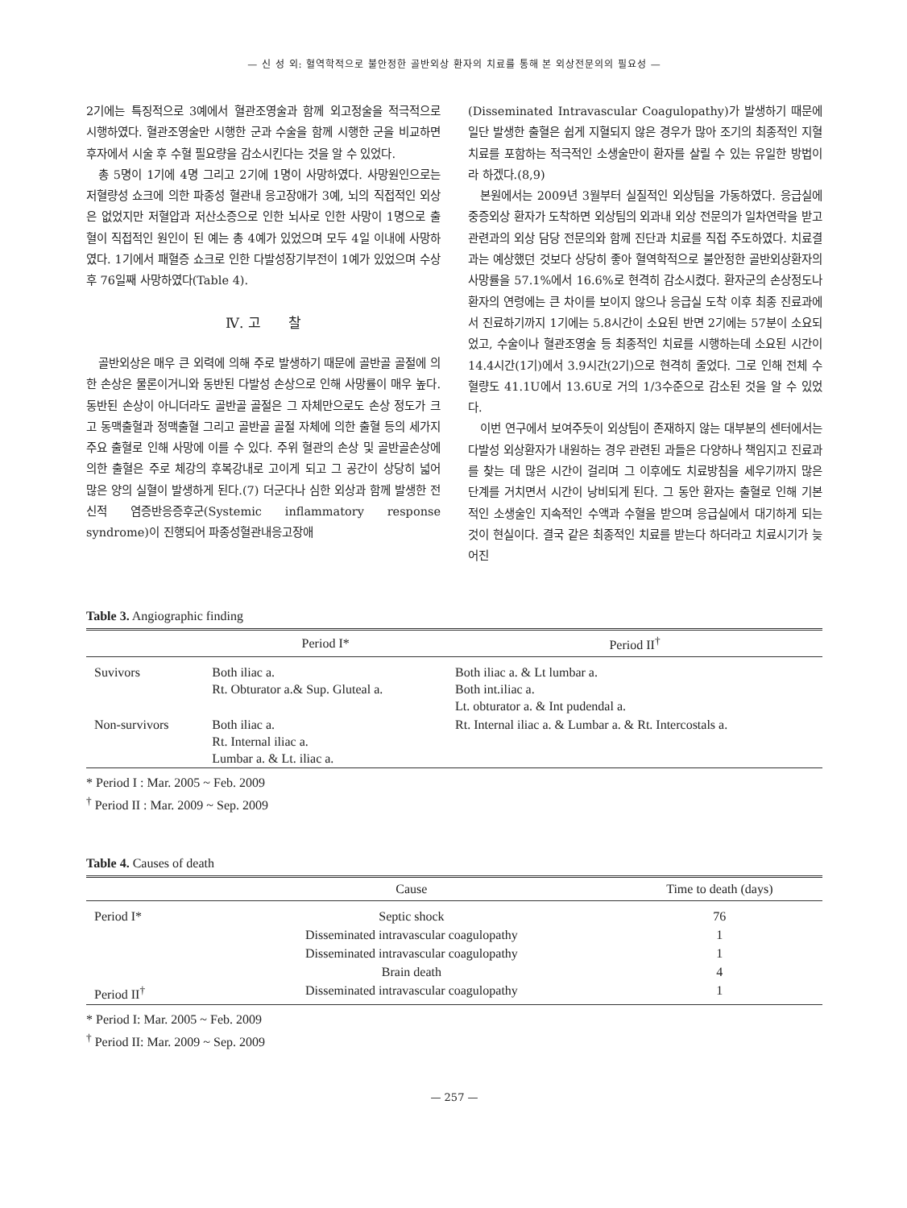— 신 성 외: 혈역학적으로 불안정한 골반외상 환자의 치료를 통해 본 외상전문의의 필요성 —
2기에는 특징적으로 3예에서 혈관조영술과 함께 외고정술을 적극적으로 시행하였다. 혈관조영술만 시행한 군과 수술을 함께 시행한 군을 비교하면 후자에서 시술 후 수혈 필요량을 감소시킨다는 것을 알 수 있었다.
총 5명이 1기에 4명 그리고 2기에 1명이 사망하였다. 사망원인으로는 저혈량성 쇼크에 의한 파종성 혈관내 응고장애가 3예, 뇌의 직접적인 외상은 없었지만 저혈압과 저산소증으로 인한 뇌사로 인한 사망이 1명으로 출혈이 직접적인 원인이 된 예는 총 4예가 있었으며 모두 4일 이내에 사망하였다. 1기에서 패혈증 쇼크로 인한 다발성장기부전이 1예가 있었으며 수상 후 76일째 사망하였다(Table 4).
Ⅳ. 고　　찰
골반외상은 매우 큰 외력에 의해 주로 발생하기 때문에 골반골 골절에 의한 손상은 물론이거니와 동반된 다발성 손상으로 인해 사망률이 매우 높다. 동반된 손상이 아니더라도 골반골 골절은 그 자체만으로도 손상 정도가 크고 동맥출혈과 정맥출혈 그리고 골반골 골절 자체에 의한 출혈 등의 세가지 주요 출혈로 인해 사망에 이를 수 있다. 주위 혈관의 손상 및 골반골손상에 의한 출혈은 주로 체강의 후복강내로 고이게 되고 그 공간이 상당히 넓어 많은 양의 실혈이 발생하게 된다.(7) 더군다나 심한 외상과 함께 발생한 전신적 염증반응증후군(Systemic inflammatory response syndrome)이 진행되어 파종성혈관내응고장애
(Disseminated Intravascular Coagulopathy)가 발생하기 때문에 일단 발생한 출혈은 쉽게 지혈되지 않은 경우가 많아 조기의 최종적인 지혈 치료를 포함하는 적극적인 소생술만이 환자를 살릴 수 있는 유일한 방법이라 하겠다.(8,9)
본원에서는 2009년 3월부터 실질적인 외상팀을 가동하였다. 응급실에 중증외상 환자가 도착하면 외상팀의 외과내 외상 전문의가 일차연락을 받고 관련과의 외상 담당 전문의와 함께 진단과 치료를 직접 주도하였다. 치료결과는 예상했던 것보다 상당히 좋아 혈역학적으로 불안정한 골반외상환자의 사망률을 57.1%에서 16.6%로 현격히 감소시켰다. 환자군의 손상정도나 환자의 연령에는 큰 차이를 보이지 않으나 응급실 도착 이후 최종 진료과에서 진료하기까지 1기에는 5.8시간이 소요된 반면 2기에는 57분이 소요되었고, 수술이나 혈관조영술 등 최종적인 치료를 시행하는데 소요된 시간이 14.4시간(1기)에서 3.9시간(2기)으로 현격히 줄었다. 그로 인해 전체 수혈량도 41.1U에서 13.6U로 거의 1/3수준으로 감소된 것을 알 수 있었다.
이번 연구에서 보여주듯이 외상팀이 존재하지 않는 대부분의 센터에서는 다발성 외상환자가 내원하는 경우 관련된 과들은 다양하나 책임지고 진료과를 찾는 데 많은 시간이 걸리며 그 이후에도 치료방침을 세우기까지 많은 단계를 거치면서 시간이 낭비되게 된다. 그 동안 환자는 출혈로 인해 기본적인 소생술인 지속적인 수액과 수혈을 받으며 응급실에서 대기하게 되는 것이 현실이다. 결국 같은 최종적인 치료를 받는다 하더라고 치료시기가 늦어진
Table 3. Angiographic finding
| | Period I* | Period II<sup>†</sup> |
| --- | --- | --- |
| Suvivors | Both iliac a. Rt. Obturator a.& Sup. Gluteal a. | Both iliac a. & Lt lumbar a. Both int.iliac a. Lt. obturator a. & Int pudendal a. |
| Non-survivors | Both iliac a. Rt. Internal iliac a. Lumbar a. & Lt. iliac a. | Rt. Internal iliac a. & Lumbar a. & Rt. Intercostals a. |
* Period I : Mar. 2005 ~ Feb. 2009
<sup>†</sup> Period II : Mar. 2009 ~ Sep. 2009
Table 4. Causes of death
| | Cause | Time to death (days) |
| --- | --- | --- |
| Period I* | Septic shock | 76 |
| | Disseminated intravascular coagulopathy | 1 |
| | Disseminated intravascular coagulopathy | 1 |
| | Brain death | 4 |
| Period II<sup>†</sup> | Disseminated intravascular coagulopathy | 1 |
* Period I: Mar. 2005 ~ Feb. 2009
<sup>†</sup> Period II: Mar. 2009 ~ Sep. 2009
— 257 —